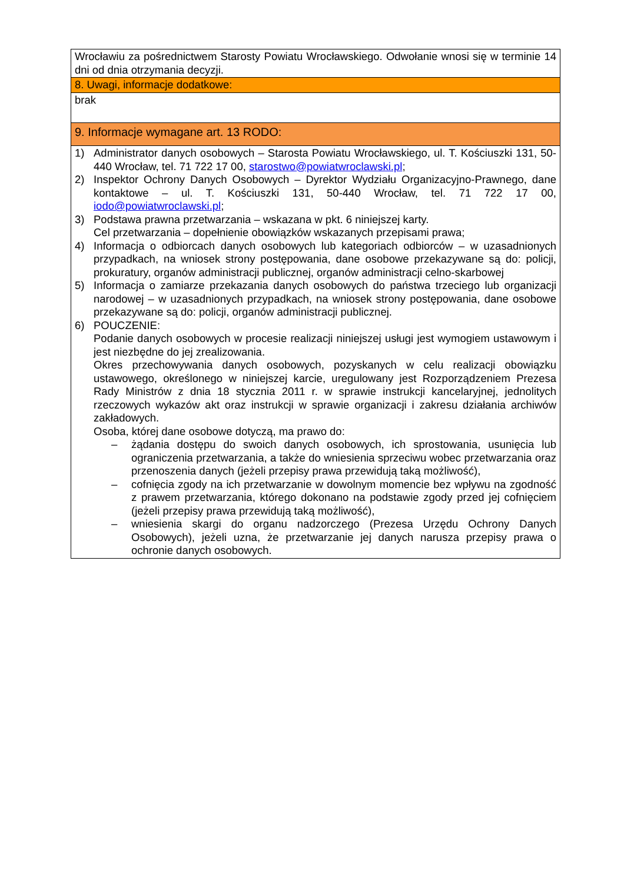| Wrocławiu za pośrednictwem Starosty Powiatu Wrocławskiego. Odwołanie wnosi się w terminie 14 dni od dnia otrzymania decyzji. |
| 8. Uwagi, informacje dodatkowe: |
| brak |
| 9. Informacje wymagane art. 13 RODO: |
| 1) Administrator danych osobowych – Starosta Powiatu Wrocławskiego, ul. T. Kościuszki 131, 50-440 Wrocław, tel. 71 722 17 00, starostwo@powiatwroclawski.pl ; 2) Inspektor Ochrony Danych Osobowych – Dyrektor Wydziału Organizacyjno-Prawnego, dane kontaktowe – ul. T. Kościuszki 131, 50-440 Wrocław, tel. 71 722 17 00, iodo@powiatwroclawski.pl ; 3) Podstawa prawna przetwarzania – wskazana w pkt. 6 niniejszej karty. Cel przetwarzania – dopełnienie obowiązków wskazanych przepisami prawa; 4) Informacja o odbiorcach danych osobowych lub kategoriach odbiorców – w uzasadnionych przypadkach, na wniosek strony postępowania, dane osobowe przekazywane są do: policji, prokuratury, organów administracji publicznej, organów administracji celno-skarbowej 5) Informacja o zamiarze przekazania danych osobowych do państwa trzeciego lub organizacji narodowej – w uzasadnionych przypadkach, na wniosek strony postępowania, dane osobowe przekazywane są do: policji, organów administracji publicznej. 6) POUCZENIE: Podanie danych osobowych w procesie realizacji niniejszej usługi jest wymogiem ustawowym i jest niezbędne do jej zrealizowania. Okres przechowywania danych osobowych, pozyskanych w celu realizacji obowiązku ustawowego, określonego w niniejszej karcie, uregulowany jest Rozporządzeniem Prezesa Rady Ministrów z dnia 18 stycznia 2011 r. w sprawie instrukcji kancelaryjnej, jednolitych rzeczowych wykazów akt oraz instrukcji w sprawie organizacji i zakresu działania archiwów zakładowych. Osoba, której dane osobowe dotyczą, ma prawo do: – żądania dostępu do swoich danych osobowych, ich sprostowania, usunięcia lub ograniczenia przetwarzania, a także do wniesienia sprzeciwu wobec przetwarzania oraz przenoszenia danych (jeżeli przepisy prawa przewidują taką możliwość), – cofnięcia zgody na ich przetwarzanie w dowolnym momencie bez wpływu na zgodność z prawem przetwarzania, którego dokonano na podstawie zgody przed jej cofnięciem (jeżeli przepisy prawa przewidują taką możliwość), – wniesienia skargi do organu nadzorczego (Prezesa Urzędu Ochrony Danych Osobowych), jeżeli uzna, że przetwarzanie jej danych narusza przepisy prawa o ochronie danych osobowych. |